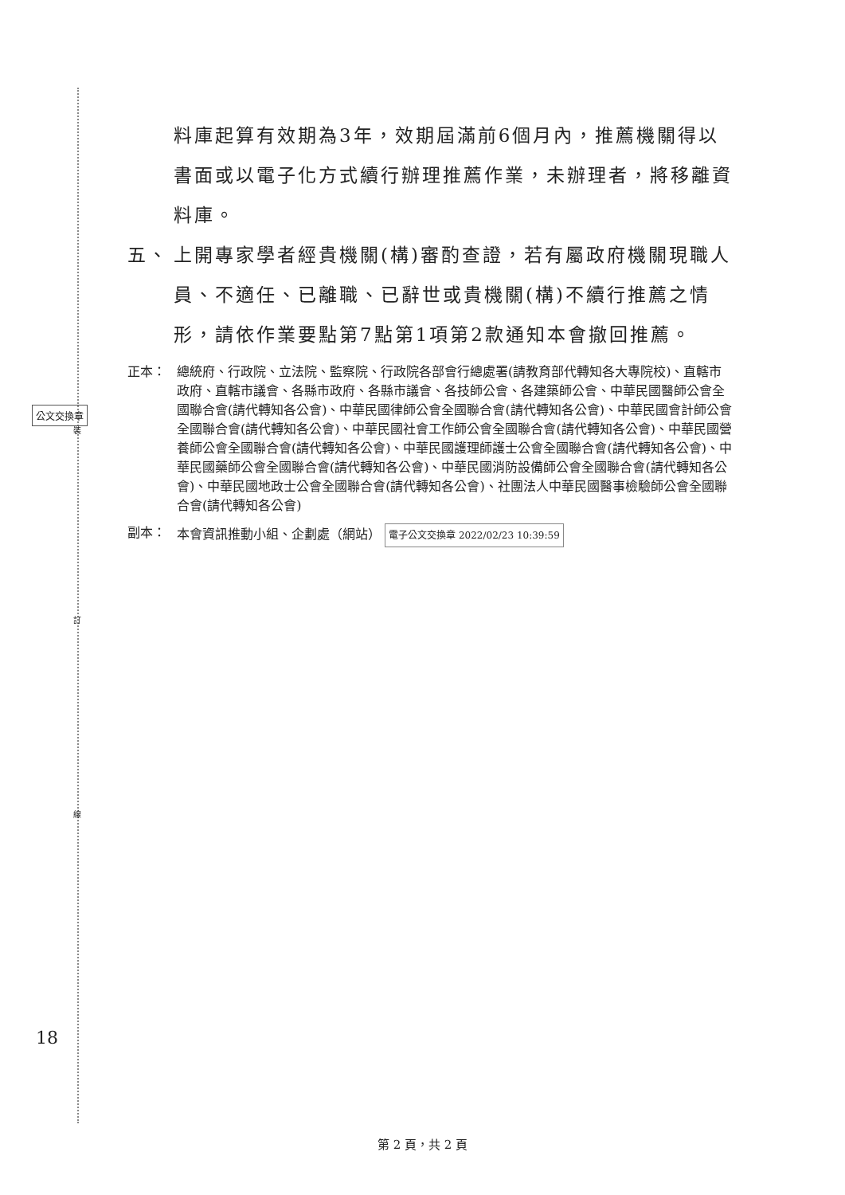裝
訂
線
公文交換章
18
料庫起算有效期為3年，效期屆滿前6個月內，推薦機關得以書面或以電子化方式續行辦理推薦作業，未辦理者，將移離資料庫。
五、 上開專家學者經貴機關(構)審酌查證，若有屬政府機關現職人員、不適任、已離職、已辭世或貴機關(構)不續行推薦之情形，請依作業要點第7點第1項第2款通知本會撤回推薦。
正本： 總統府、行政院、立法院、監察院、行政院各部會行總處署(請教育部代轉知各大專院校)、直轄市政府、直轄市議會、各縣市政府、各縣市議會、各技師公會、各建築師公會、中華民國醫師公會全國聯合會(請代轉知各公會)、中華民國律師公會全國聯合會(請代轉知各公會)、中華民國會計師公會全國聯合會(請代轉知各公會)、中華民國社會工作師公會全國聯合會(請代轉知各公會)、中華民國營養師公會全國聯合會(請代轉知各公會)、中華民國護理師護士公會全國聯合會(請代轉知各公會)、中華民國藥師公會全國聯合會(請代轉知各公會)、中華民國消防設備師公會全國聯合會(請代轉知各公會)、中華民國地政士公會全國聯合會(請代轉知各公會)、社團法人中華民國醫事檢驗師公會全國聯合會(請代轉知各公會)
副本： 本會資訊推動小組、企劃處（網站） 電子公文交換章 2022/02/23 10:39:59
第 2 頁，共 2 頁